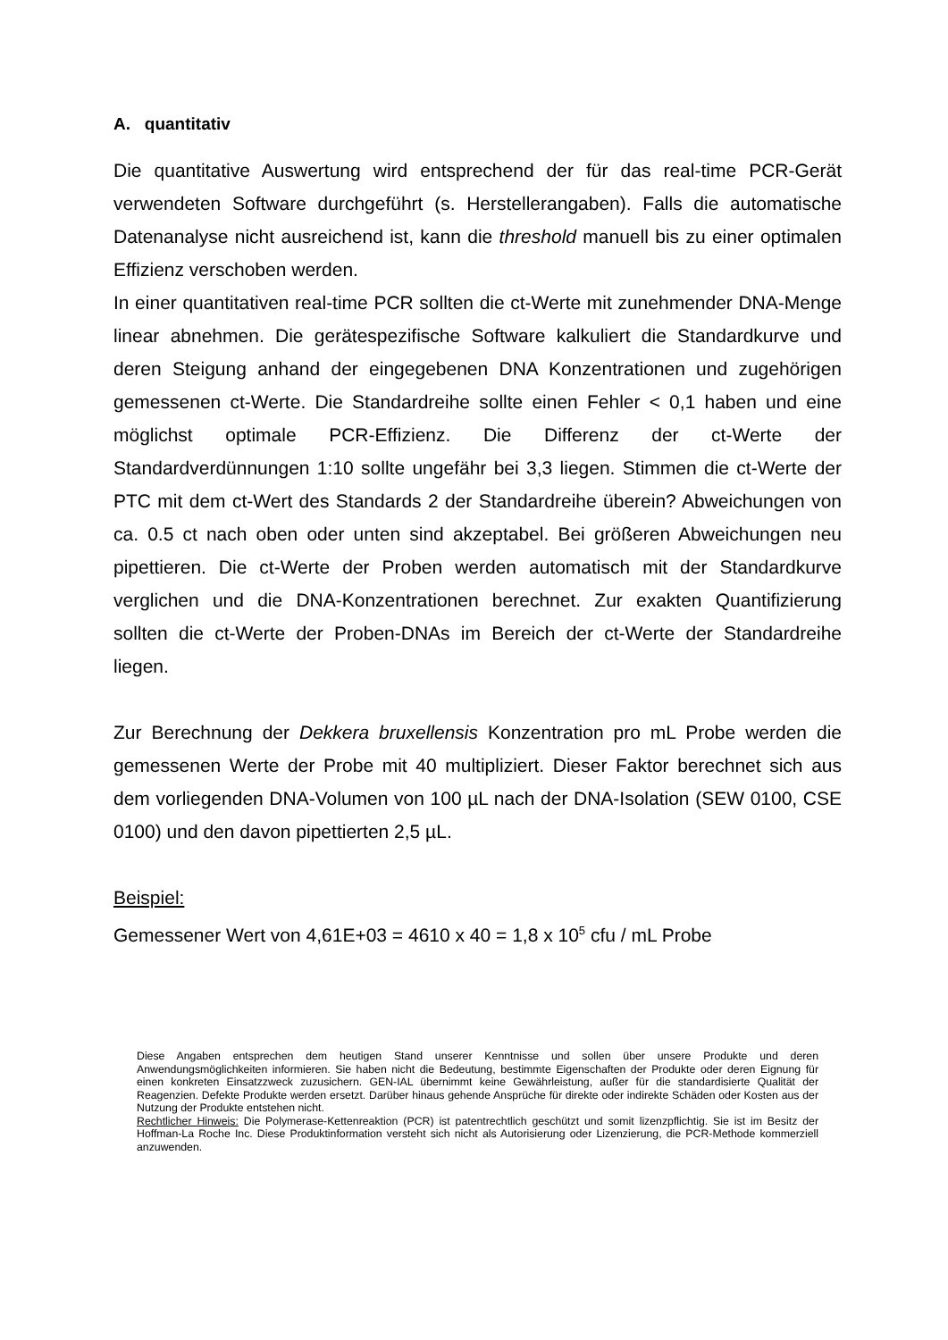A. quantitativ
Die quantitative Auswertung wird entsprechend der für das real-time PCR-Gerät verwendeten Software durchgeführt (s. Herstellerangaben). Falls die automatische Datenanalyse nicht ausreichend ist, kann die threshold manuell bis zu einer optimalen Effizienz verschoben werden.
In einer quantitativen real-time PCR sollten die ct-Werte mit zunehmender DNA-Menge linear abnehmen. Die gerätespezifische Software kalkuliert die Standardkurve und deren Steigung anhand der eingegebenen DNA Konzentrationen und zugehörigen gemessenen ct-Werte. Die Standardreihe sollte einen Fehler < 0,1 haben und eine möglichst optimale PCR-Effizienz. Die Differenz der ct-Werte der Standardverdünnungen 1:10 sollte ungefähr bei 3,3 liegen. Stimmen die ct-Werte der PTC mit dem ct-Wert des Standards 2 der Standardreihe überein? Abweichungen von ca. 0.5 ct nach oben oder unten sind akzeptabel. Bei größeren Abweichungen neu pipettieren. Die ct-Werte der Proben werden automatisch mit der Standardkurve verglichen und die DNA-Konzentrationen berechnet. Zur exakten Quantifizierung sollten die ct-Werte der Proben-DNAs im Bereich der ct-Werte der Standardreihe liegen.
Zur Berechnung der Dekkera bruxellensis Konzentration pro mL Probe werden die gemessenen Werte der Probe mit 40 multipliziert. Dieser Faktor berechnet sich aus dem vorliegenden DNA-Volumen von 100 µL nach der DNA-Isolation (SEW 0100, CSE 0100) und den davon pipettierten 2,5 µL.
Beispiel:
Gemessener Wert von 4,61E+03 = 4610 x 40 = 1,8 x 10<sup>5</sup> cfu / mL Probe
Diese Angaben entsprechen dem heutigen Stand unserer Kenntnisse und sollen über unsere Produkte und deren Anwendungsmöglichkeiten informieren. Sie haben nicht die Bedeutung, bestimmte Eigenschaften der Produkte oder deren Eignung für einen konkreten Einsatzzweck zuzusichern. GEN-IAL übernimmt keine Gewährleistung, außer für die standardisierte Qualität der Reagenzien. Defekte Produkte werden ersetzt. Darüber hinaus gehende Ansprüche für direkte oder indirekte Schäden oder Kosten aus der Nutzung der Produkte entstehen nicht.
Rechtlicher Hinweis: Die Polymerase-Kettenreaktion (PCR) ist patentrechtlich geschützt und somit lizenzpflichtig. Sie ist im Besitz der Hoffman-La Roche Inc. Diese Produktinformation versteht sich nicht als Autorisierung oder Lizenzierung, die PCR-Methode kommerziell anzuwenden.